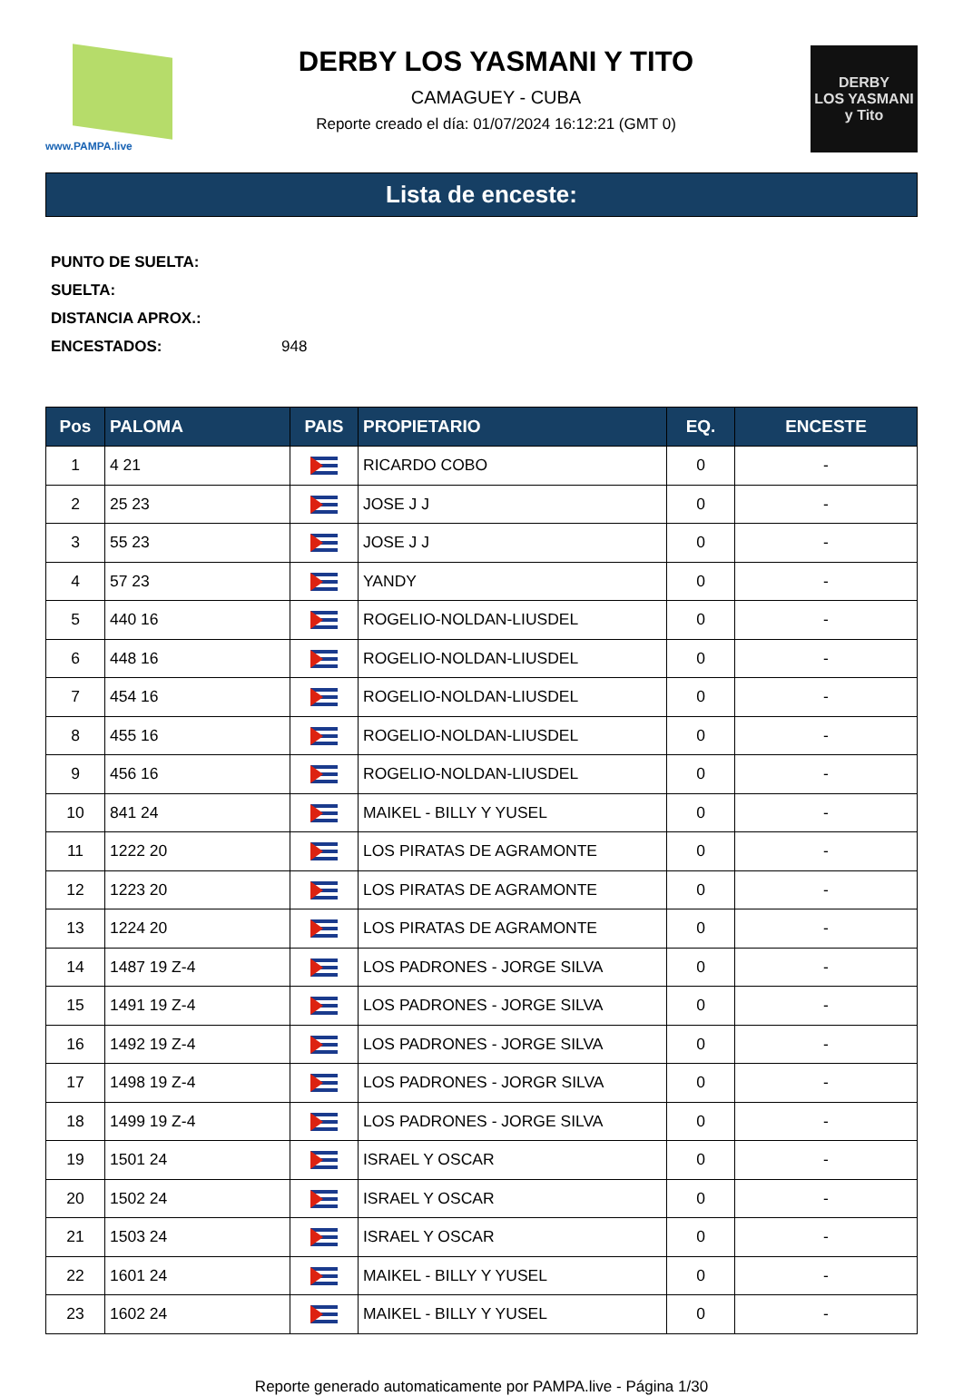www.PAMPA.live
DERBY LOS YASMANI Y TITO
CAMAGUEY - CUBA
Reporte creado el día: 01/07/2024 16:12:21 (GMT 0)
DERBY
LOS YASMANI y Tito
Lista de enceste:
PUNTO DE SUELTA:
SUELTA:
DISTANCIA APROX.:
ENCESTADOS: 948
| Pos | PALOMA | PAIS | PROPIETARIO | EQ. | ENCESTE |
| --- | --- | --- | --- | --- | --- |
| 1 | 4 21 | | RICARDO COBO | 0 | - |
| 2 | 25 23 | | JOSE J J | 0 | - |
| 3 | 55 23 | | JOSE J J | 0 | - |
| 4 | 57 23 | | YANDY | 0 | - |
| 5 | 440 16 | | ROGELIO-NOLDAN-LIUSDEL | 0 | - |
| 6 | 448 16 | | ROGELIO-NOLDAN-LIUSDEL | 0 | - |
| 7 | 454 16 | | ROGELIO-NOLDAN-LIUSDEL | 0 | - |
| 8 | 455 16 | | ROGELIO-NOLDAN-LIUSDEL | 0 | - |
| 9 | 456 16 | | ROGELIO-NOLDAN-LIUSDEL | 0 | - |
| 10 | 841 24 | | MAIKEL - BILLY Y YUSEL | 0 | - |
| 11 | 1222 20 | | LOS PIRATAS DE AGRAMONTE | 0 | - |
| 12 | 1223 20 | | LOS PIRATAS DE AGRAMONTE | 0 | - |
| 13 | 1224 20 | | LOS PIRATAS DE AGRAMONTE | 0 | - |
| 14 | 1487 19 Z-4 | | LOS PADRONES - JORGE SILVA | 0 | - |
| 15 | 1491 19 Z-4 | | LOS PADRONES - JORGE SILVA | 0 | - |
| 16 | 1492 19 Z-4 | | LOS PADRONES - JORGE SILVA | 0 | - |
| 17 | 1498 19 Z-4 | | LOS PADRONES - JORGR SILVA | 0 | - |
| 18 | 1499 19 Z-4 | | LOS PADRONES - JORGE SILVA | 0 | - |
| 19 | 1501 24 | | ISRAEL Y OSCAR | 0 | - |
| 20 | 1502 24 | | ISRAEL Y OSCAR | 0 | - |
| 21 | 1503 24 | | ISRAEL Y OSCAR | 0 | - |
| 22 | 1601 24 | | MAIKEL - BILLY Y YUSEL | 0 | - |
| 23 | 1602 24 | | MAIKEL - BILLY Y YUSEL | 0 | - |
Reporte generado automaticamente por PAMPA.live - Página 1/30